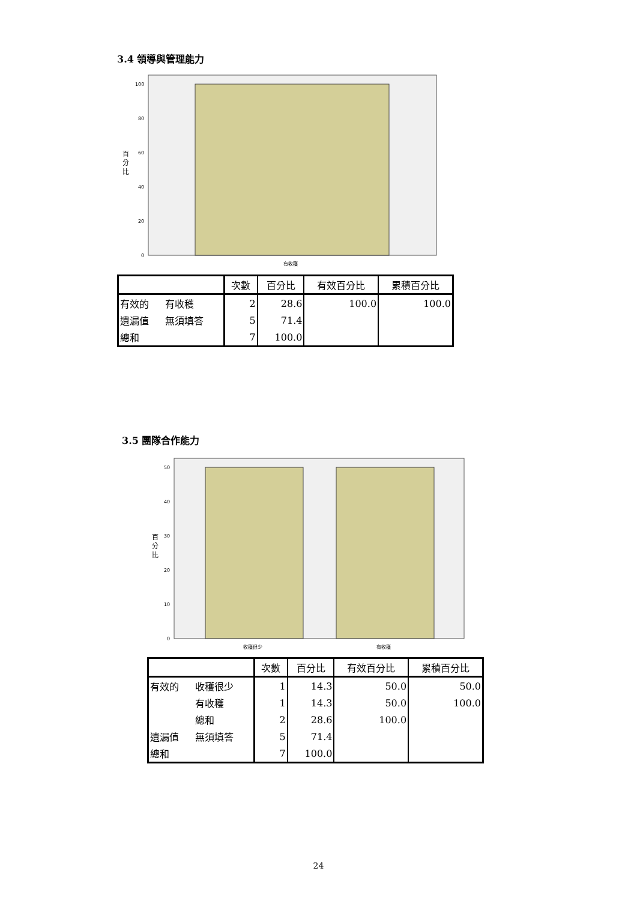3.4 領導與管理能力
100
80
60
40
20
0
百
分
比
有收穫
| | | 次數 | 百分比 | 有效百分比 | 累積百分比 |
| --- | --- | --- | --- | --- | --- |
| 有效的 | 有收穫 | 2 | 28.6 | 100.0 | 100.0 |
| 遺漏值 | 無須填答 | 5 | 71.4 | | |
| 總和 | | 7 | 100.0 | | |
3.5 團隊合作能力
50
40
30
20
10
0
百
分
比
收穫很少
有收穫
| | | 次數 | 百分比 | 有效百分比 | 累積百分比 |
| --- | --- | --- | --- | --- | --- |
| 有效的 | 收穫很少 | 1 | 14.3 | 50.0 | 50.0 |
| | 有收穫 | 1 | 14.3 | 50.0 | 100.0 |
| | 總和 | 2 | 28.6 | 100.0 | |
| 遺漏值 | 無須填答 | 5 | 71.4 | | |
| 總和 | | 7 | 100.0 | | |
24